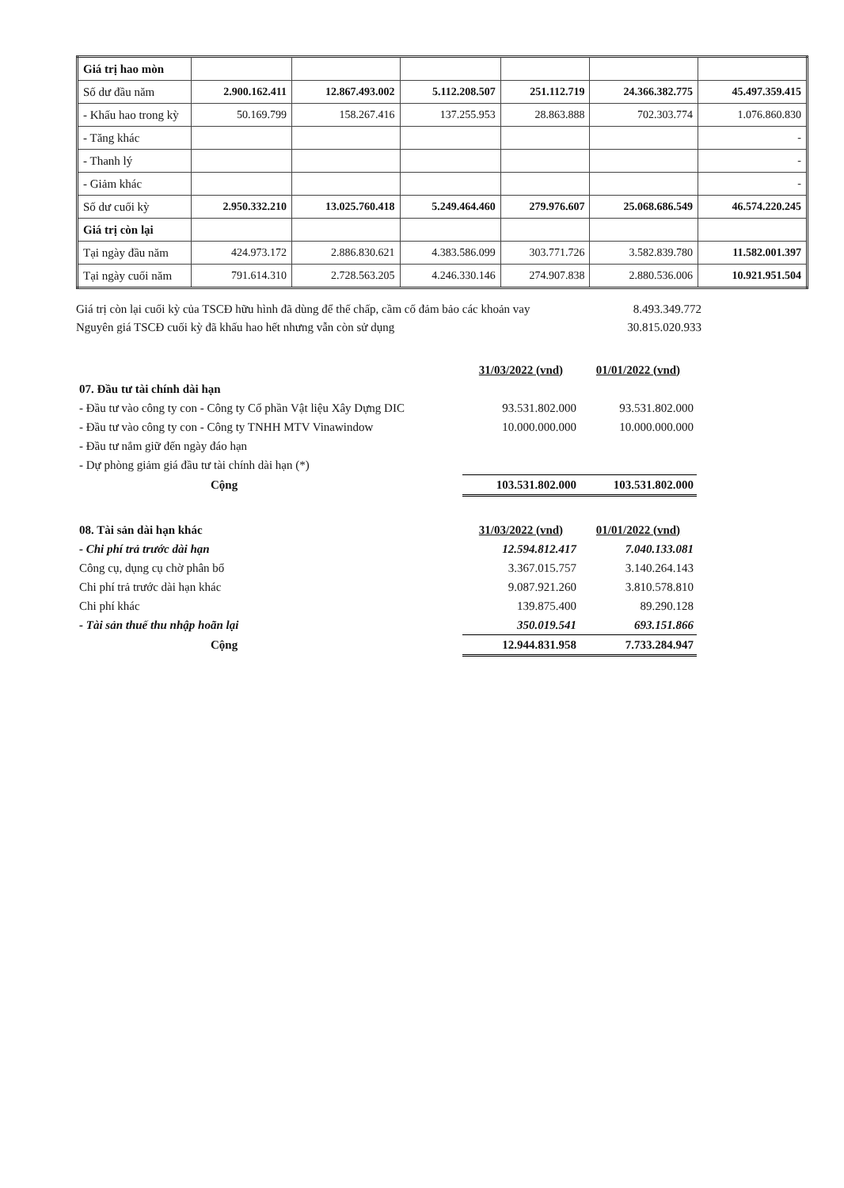| Giá trị hao mòn | | | | | | |
| Số dư đầu năm | 2.900.162.411 | 12.867.493.002 | 5.112.208.507 | 251.112.719 | 24.366.382.775 | 45.497.359.415 |
| - Khấu hao trong kỳ | 50.169.799 | 158.267.416 | 137.255.953 | 28.863.888 | 702.303.774 | 1.076.860.830 |
| - Tăng khác | | | | | | - |
| - Thanh lý | | | | | | - |
| - Giảm khác | | | | | | - |
| Số dư cuối kỳ | 2.950.332.210 | 13.025.760.418 | 5.249.464.460 | 279.976.607 | 25.068.686.549 | 46.574.220.245 |
| Giá trị còn lại | | | | | | |
| Tại ngày đầu năm | 424.973.172 | 2.886.830.621 | 4.383.586.099 | 303.771.726 | 3.582.839.780 | 11.582.001.397 |
| Tại ngày cuối năm | 791.614.310 | 2.728.563.205 | 4.246.330.146 | 274.907.838 | 2.880.536.006 | 10.921.951.504 |
Giá trị còn lại cuối kỳ của TSCĐ hữu hình đã dùng để thế chấp, cầm cố đảm bảo các khoản vay 8.493.349.772
Nguyên giá TSCĐ cuối kỳ đã khấu hao hết nhưng vẫn còn sử dụng 30.815.020.933
| | 31/03/2022 (vnd) | 01/01/2022 (vnd) |
| 07. Đầu tư tài chính dài hạn | | |
| - Đầu tư vào công ty con - Công ty Cổ phần Vật liệu Xây Dựng DIC | 93.531.802.000 | 93.531.802.000 |
| - Đầu tư vào công ty con - Công ty TNHH MTV Vinawindow | 10.000.000.000 | 10.000.000.000 |
| - Đầu tư nắm giữ đến ngày đáo hạn | | |
| - Dự phòng giảm giá đầu tư tài chính dài hạn (*) | | |
| Cộng | 103.531.802.000 | 103.531.802.000 |
| 08. Tài sản dài hạn khác | 31/03/2022 (vnd) | 01/01/2022 (vnd) |
| - Chi phí trả trước dài hạn | 12.594.812.417 | 7.040.133.081 |
| Công cụ, dụng cụ chờ phân bổ | 3.367.015.757 | 3.140.264.143 |
| Chi phí trả trước dài hạn khác | 9.087.921.260 | 3.810.578.810 |
| Chi phí khác | 139.875.400 | 89.290.128 |
| - Tài sản thuế thu nhập hoãn lại | 350.019.541 | 693.151.866 |
| Cộng | 12.944.831.958 | 7.733.284.947 |